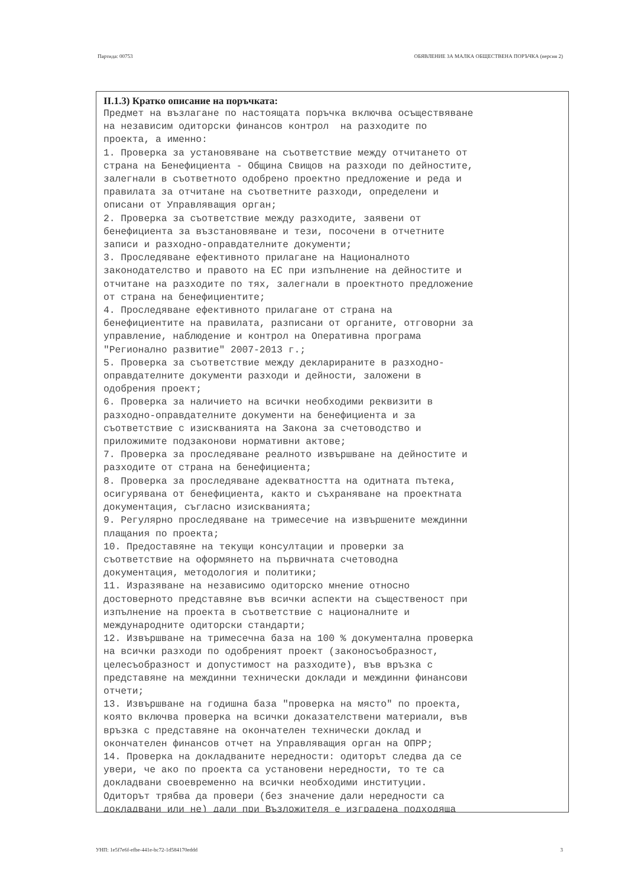Партида: 00753 ОБЯВЛЕНИЕ ЗА МАЛКА ОБЩЕСТВЕНА ПОРЪЧКА (версия 2)
II.1.3) Кратко описание на поръчката:
Предмет на възлагане по настоящата поръчка включва осъществяване
на независим одиторски финансов контрол  на разходите по
проекта, а именно:
1. Проверка за установяване на съответствие между отчитането от
страна на Бенефициента - Община Свищов на разходи по дейностите,
залегнали в съответното одобрено проектно предложение и реда и
правилата за отчитане на съответните разходи, определени и
описани от Управляващия орган;
2. Проверка за съответствие между разходите, заявени от
бенефициента за възстановяване и тези, посочени в отчетните
записи и разходно-оправдателните документи;
3. Проследяване ефективното прилагане на Националното
законодателство и правото на ЕС при изпълнение на дейностите и
отчитане на разходите по тях, залегнали в проектното предложение
от страна на бенефициентите;
4. Проследяване ефективното прилагане от страна на
бенефициентите на правилата, разписани от органите, отговорни за
управление, наблюдение и контрол на Оперативна програма
"Регионално развитие" 2007-2013 г.;
5. Проверка за съответствие между декларираните в разходно-
оправдателните документи разходи и дейности, заложени в
одобрения проект;
6. Проверка за наличието на всички необходими реквизити в
разходно-оправдателните документи на бенефициента и за
съответствие с изискванията на Закона за счетоводство и
приложимите подзаконови нормативни актове;
7. Проверка за проследяване реалното извършване на дейностите и
разходите от страна на бенефициента;
8. Проверка за проследяване адекватността на одитната пътека,
осигурявана от бенефициента, както и съхраняване на проектната
документация, съгласно изискванията;
9. Регулярно проследяване на тримесечие на извършените междинни
плащания по проекта;
10. Предоставяне на текущи консултации и проверки за
съответствие на оформянето на първичната счетоводна
документация, методология и политики;
11. Изразяване на независимо одиторско мнение относно
достоверното представяне във всички аспекти на същественост при
изпълнение на проекта в съответствие с националните и
международните одиторски стандарти;
12. Извършване на тримесечна база на 100 % документална проверка
на всички разходи по одобреният проект (законосъобразност,
целесъобразност и допустимост на разходите), във връзка с
представяне на междинни технически доклади и междинни финансови
отчети;
13. Извършване на годишна база "проверка на място" по проекта,
която включва проверка на всички доказателствени материали, във
връзка с представяне на окончателен технически доклад и
окончателен финансов отчет на Управляващия орган на ОПРР;
14. Проверка на докладваните нередности: одиторът следва да се
увери, че ако по проекта са установени нередности, то те са
докладвани своевременно на всички необходими институции.
Одиторът трябва да провери (без значение дали нередности са
докладвани или не) дали при Възложителя е изградена подходяща
УНП: 1e5f7e6f-efbe-441e-bc72-1d584170eddd 3